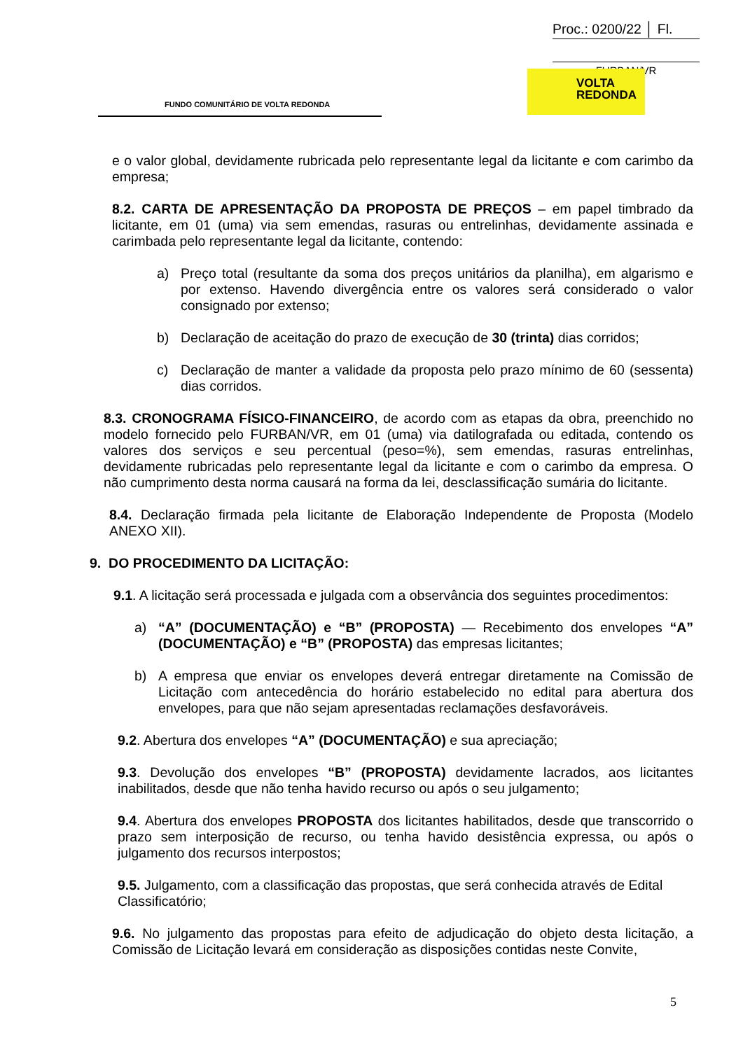Proc.: 0200/22 │ Fl.
FURBAN/VR
FUNDO COMUNITÁRIO DE VOLTA REDONDA
VOLTA
REDONDA
e o valor global, devidamente rubricada pelo representante legal da licitante e com carimbo da empresa;
8.2. CARTA DE APRESENTAÇÃO DA PROPOSTA DE PREÇOS – em papel timbrado da licitante, em 01 (uma) via sem emendas, rasuras ou entrelinhas, devidamente assinada e carimbada pelo representante legal da licitante, contendo:
a) Preço total (resultante da soma dos preços unitários da planilha), em algarismo e por extenso. Havendo divergência entre os valores será considerado o valor consignado por extenso;
b) Declaração de aceitação do prazo de execução de 30 (trinta) dias corridos;
c) Declaração de manter a validade da proposta pelo prazo mínimo de 60 (sessenta) dias corridos.
8.3. CRONOGRAMA FÍSICO-FINANCEIRO, de acordo com as etapas da obra, preenchido no modelo fornecido pelo FURBAN/VR, em 01 (uma) via datilografada ou editada, contendo os valores dos serviços e seu percentual (peso=%), sem emendas, rasuras entrelinhas, devidamente rubricadas pelo representante legal da licitante e com o carimbo da empresa. O não cumprimento desta norma causará na forma da lei, desclassificação sumária do licitante.
8.4. Declaração firmada pela licitante de Elaboração Independente de Proposta (Modelo ANEXO XII).
9. DO PROCEDIMENTO DA LICITAÇÃO:
9.1. A licitação será processada e julgada com a observância dos seguintes procedimentos:
a) “A” (DOCUMENTAÇÃO) e “B” (PROPOSTA) — Recebimento dos envelopes “A” (DOCUMENTAÇÃO) e “B” (PROPOSTA) das empresas licitantes;
b) A empresa que enviar os envelopes deverá entregar diretamente na Comissão de Licitação com antecedência do horário estabelecido no edital para abertura dos envelopes, para que não sejam apresentadas reclamações desfavoráveis.
9.2. Abertura dos envelopes “A” (DOCUMENTAÇÃO) e sua apreciação;
9.3. Devolução dos envelopes “B” (PROPOSTA) devidamente lacrados, aos licitantes inabilitados, desde que não tenha havido recurso ou após o seu julgamento;
9.4. Abertura dos envelopes PROPOSTA dos licitantes habilitados, desde que transcorrido o prazo sem interposição de recurso, ou tenha havido desistência expressa, ou após o julgamento dos recursos interpostos;
9.5. Julgamento, com a classificação das propostas, que será conhecida através de Edital Classificatório;
9.6. No julgamento das propostas para efeito de adjudicação do objeto desta licitação, a Comissão de Licitação levará em consideração as disposições contidas neste Convite,
5